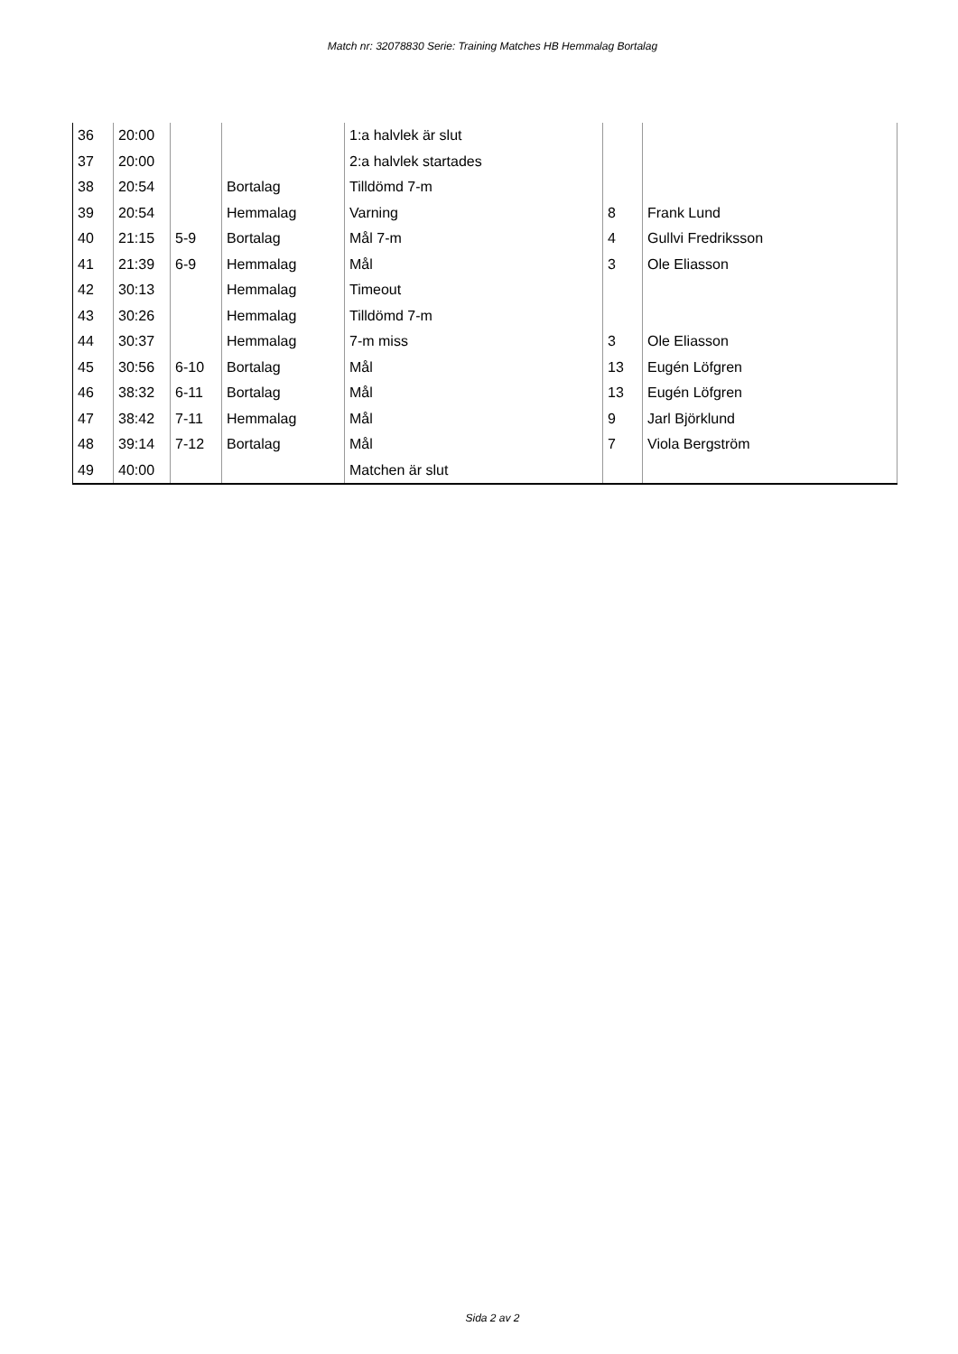Match nr: 32078830 Serie: Training Matches HB Hemmalag Bortalag
| 36 | 20:00 | | | 1:a halvlek är slut | | |
| 37 | 20:00 | | | 2:a halvlek startades | | |
| 38 | 20:54 | | Bortalag | Tilldömd 7-m | | |
| 39 | 20:54 | | Hemmalag | Varning | 8 | Frank Lund |
| 40 | 21:15 | 5-9 | Bortalag | Mål 7-m | 4 | Gullvi Fredriksson |
| 41 | 21:39 | 6-9 | Hemmalag | Mål | 3 | Ole Eliasson |
| 42 | 30:13 | | Hemmalag | Timeout | | |
| 43 | 30:26 | | Hemmalag | Tilldömd 7-m | | |
| 44 | 30:37 | | Hemmalag | 7-m miss | 3 | Ole Eliasson |
| 45 | 30:56 | 6-10 | Bortalag | Mål | 13 | Eugén Löfgren |
| 46 | 38:32 | 6-11 | Bortalag | Mål | 13 | Eugén Löfgren |
| 47 | 38:42 | 7-11 | Hemmalag | Mål | 9 | Jarl Björklund |
| 48 | 39:14 | 7-12 | Bortalag | Mål | 7 | Viola Bergström |
| 49 | 40:00 | | | Matchen är slut | | |
Sida 2 av 2